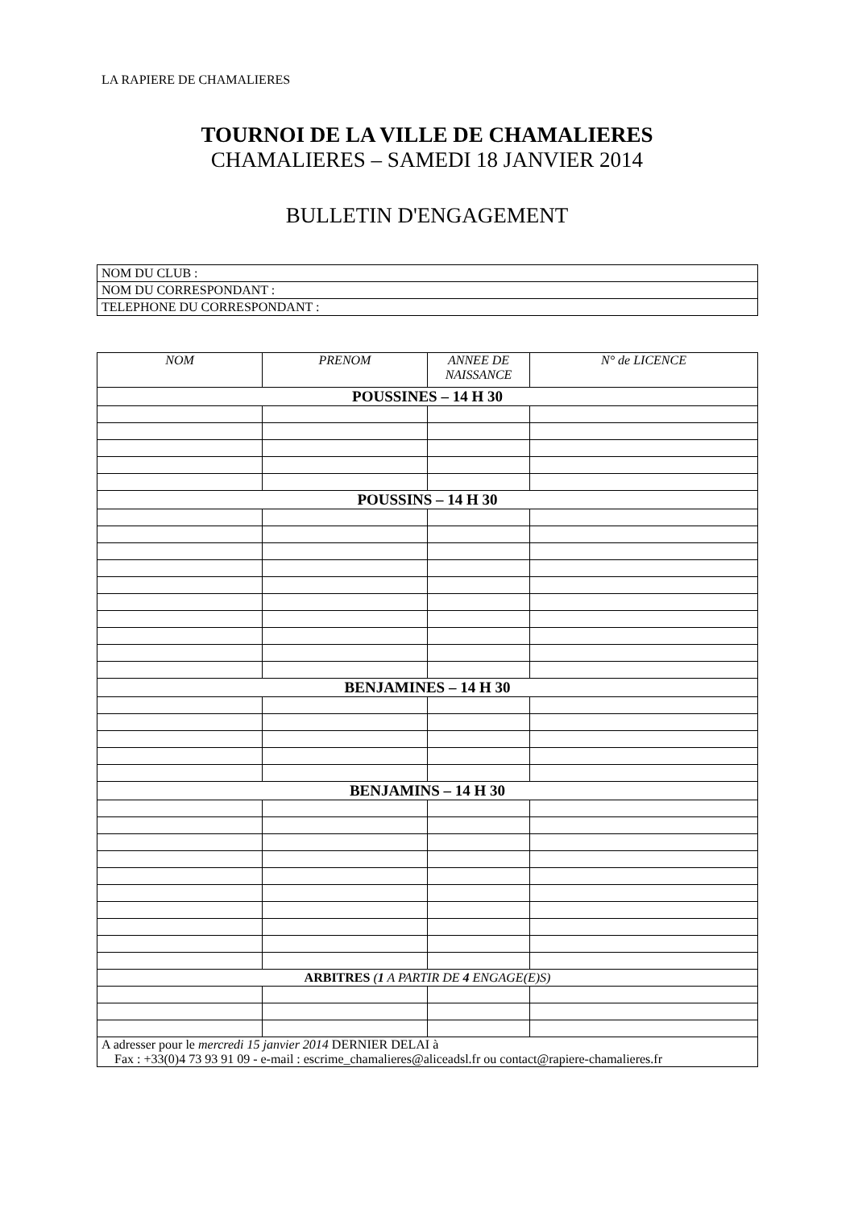LA RAPIERE DE CHAMALIERES
TOURNOI DE LA VILLE DE CHAMALIERES
CHAMALIERES – SAMEDI 18 JANVIER 2014
BULLETIN D'ENGAGEMENT
| NOM DU CLUB : |
| NOM DU CORRESPONDANT : |
| TELEPHONE DU CORRESPONDANT : |
| NOM | PRENOM | ANNEE DE NAISSANCE | N° de LICENCE |
| --- | --- | --- | --- |
| POUSSINES – 14 H 30 | | | |
| POUSSINS – 14 H 30 | | | |
| BENJAMINES – 14 H 30 | | | |
| BENJAMINS – 14 H 30 | | | |
| ARBITRES ( 1 A PARTIR DE 4 ENGAGE(E)S) | | | |
| A adresser pour le mercredi 15 janvier 2014 DERNIER DELAI à Fax : +33(0)4 73 93 91 09 - e-mail : escrime_chamalieres@aliceadsl.fr ou contact@rapiere-chamalieres.fr | | | |